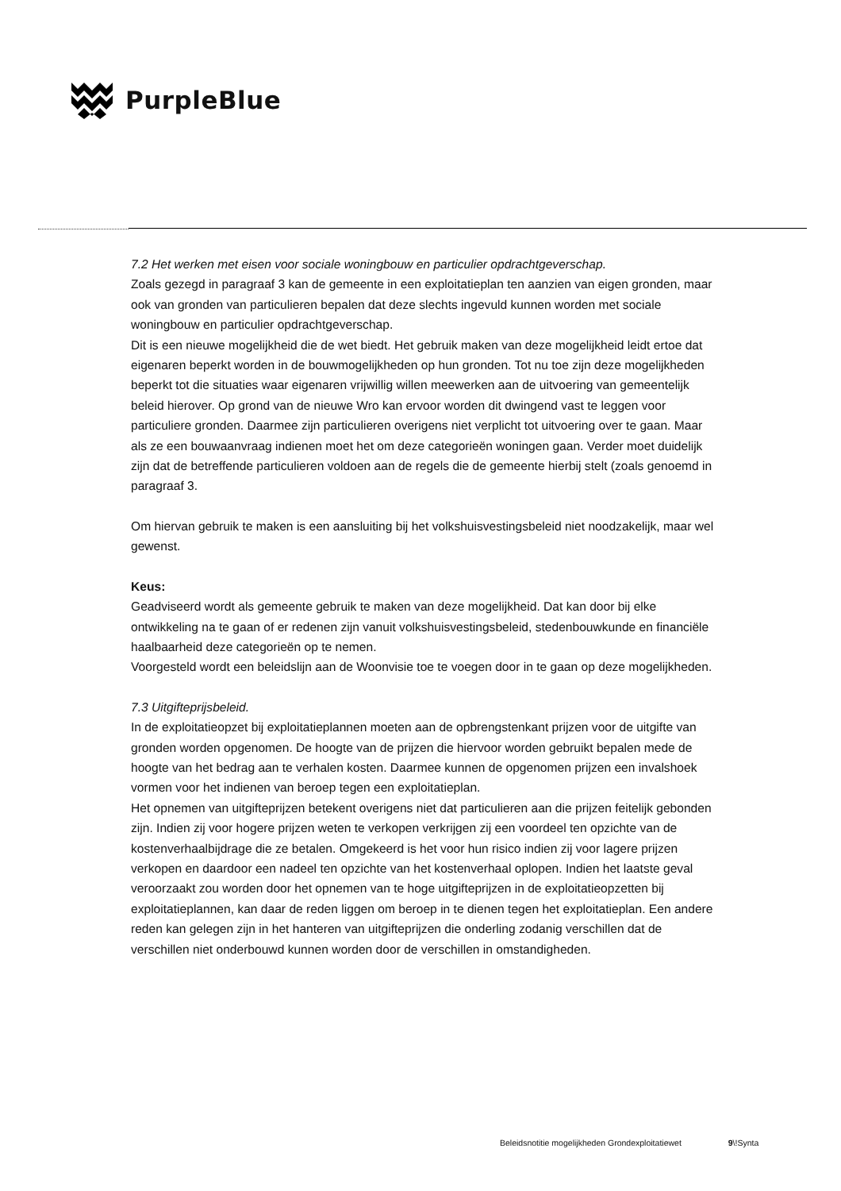PurpleBlue
7.2 Het werken met eisen voor sociale woningbouw en particulier opdrachtgeverschap.
Zoals gezegd in paragraaf 3 kan de gemeente in een exploitatieplan ten aanzien van eigen gronden, maar ook van gronden van particulieren bepalen dat deze slechts ingevuld kunnen worden met sociale woningbouw en particulier opdrachtgeverschap.
Dit is een nieuwe mogelijkheid die de wet biedt. Het gebruik maken van deze mogelijkheid leidt ertoe dat eigenaren beperkt worden in de bouwmogelijkheden op hun gronden. Tot nu toe zijn deze mogelijkheden beperkt tot die situaties waar eigenaren vrijwillig willen meewerken aan de uitvoering van gemeentelijk beleid hierover. Op grond van de nieuwe Wro kan ervoor worden dit dwingend vast te leggen voor particuliere gronden. Daarmee zijn particulieren overigens niet verplicht tot uitvoering over te gaan. Maar als ze een bouwaanvraag indienen moet het om deze categorieën woningen gaan. Verder moet duidelijk zijn dat de betreffende particulieren voldoen aan de regels die de gemeente hierbij stelt (zoals genoemd in paragraaf 3.
Om hiervan gebruik te maken is een aansluiting bij het volkshuisvestingsbeleid niet noodzakelijk, maar wel gewenst.
Keus:
Geadviseerd wordt als gemeente gebruik te maken van deze mogelijkheid. Dat kan door bij elke ontwikkeling na te gaan of er redenen zijn vanuit volkshuisvestingsbeleid, stedenbouwkunde en financiële haalbaarheid deze categorieën op te nemen.
Voorgesteld wordt een beleidslijn aan de Woonvisie toe te voegen door in te gaan op deze mogelijkheden.
7.3 Uitgifteprijsbeleid.
In de exploitatieopzet bij exploitatieplannen moeten aan de opbrengstenkant prijzen voor de uitgifte van gronden worden opgenomen. De hoogte van de prijzen die hiervoor worden gebruikt bepalen mede de hoogte van het bedrag aan te verhalen kosten. Daarmee kunnen de opgenomen prijzen een invalshoek vormen voor het indienen van beroep tegen een exploitatieplan.
Het opnemen van uitgifteprijzen betekent overigens niet dat particulieren aan die prijzen feitelijk gebonden zijn. Indien zij voor hogere prijzen weten te verkopen verkrijgen zij een voordeel ten opzichte van de kostenverhaalbijdrage die ze betalen. Omgekeerd is het voor hun risico indien zij voor lagere prijzen verkopen en daardoor een nadeel ten opzichte van het kostenverhaal oplopen. Indien het laatste geval veroorzaakt zou worden door het opnemen van te hoge uitgifteprijzen in de exploitatieopzetten bij exploitatieplannen, kan daar de reden liggen om beroep in te dienen tegen het exploitatieplan. Een andere reden kan gelegen zijn in het hanteren van uitgifteprijzen die onderling zodanig verschillen dat de verschillen niet onderbouwd kunnen worden door de verschillen in omstandigheden.
Beleidsnotitie mogelijkheden Grondexploitatiewet 9\!Synta